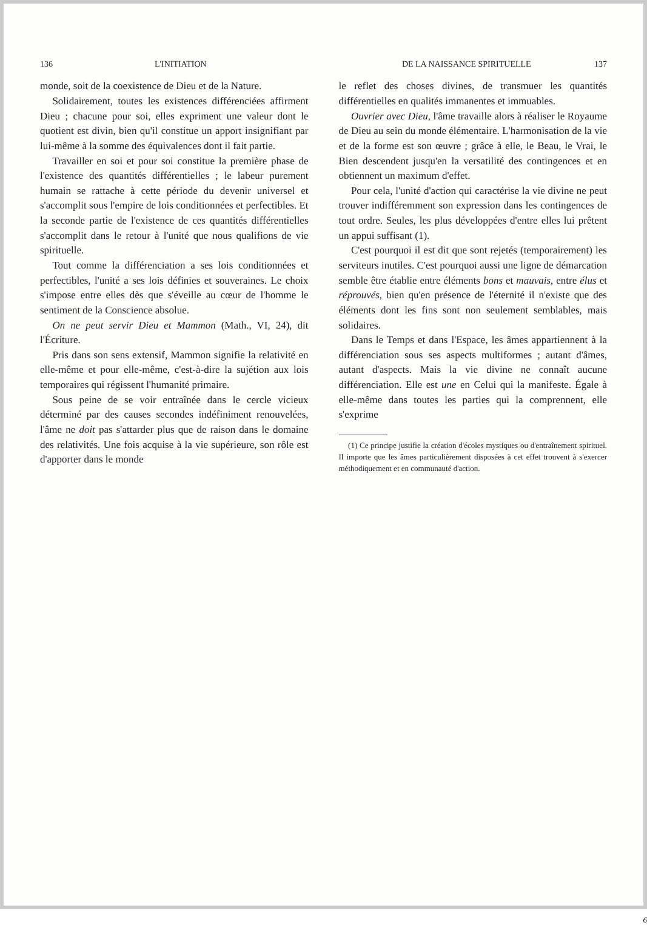136 L'INITIATION
monde, soit de la coexistence de Dieu et de la Nature.
Solidairement, toutes les existences différenciées affirment Dieu ; chacune pour soi, elles expriment une valeur dont le quotient est divin, bien qu'il constitue un apport insignifiant par lui-même à la somme des équivalences dont il fait partie.
Travailler en soi et pour soi constitue la première phase de l'existence des quantités différentielles ; le labeur purement humain se rattache à cette période du devenir universel et s'accomplit sous l'empire de lois conditionnées et perfectibles. Et la seconde partie de l'existence de ces quantités différentielles s'accomplit dans le retour à l'unité que nous qualifions de vie spirituelle.
Tout comme la différenciation a ses lois conditionnées et perfectibles, l'unité a ses lois définies et souveraines. Le choix s'impose entre elles dès que s'éveille au cœur de l'homme le sentiment de la Conscience absolue.
On ne peut servir Dieu et Mammon (Math., VI, 24), dit l'Écriture.
Pris dans son sens extensif, Mammon signifie la relativité en elle-même et pour elle-même, c'est-à-dire la sujétion aux lois temporaires qui régissent l'humanité primaire.
Sous peine de se voir entraînée dans le cercle vicieux déterminé par des causes secondes indéfiniment renouvelées, l'âme ne doit pas s'attarder plus que de raison dans le domaine des relativités. Une fois acquise à la vie supérieure, son rôle est d'apporter dans le monde
DE LA NAISSANCE SPIRITUELLE 137
le reflet des choses divines, de transmuer les quantités différentielles en qualités immanentes et immuables.
Ouvrier avec Dieu, l'âme travaille alors à réaliser le Royaume de Dieu au sein du monde élémentaire. L'harmonisation de la vie et de la forme est son œuvre ; grâce à elle, le Beau, le Vrai, le Bien descendent jusqu'en la versatilité des contingences et en obtiennent un maximum d'effet.
Pour cela, l'unité d'action qui caractérise la vie divine ne peut trouver indifféremment son expression dans les contingences de tout ordre. Seules, les plus développées d'entre elles lui prêtent un appui suffisant (1).
C'est pourquoi il est dit que sont rejetés (temporairement) les serviteurs inutiles. C'est pourquoi aussi une ligne de démarcation semble être établie entre éléments bons et mauvais, entre élus et réprouvés, bien qu'en présence de l'éternité il n'existe que des éléments dont les fins sont non seulement semblables, mais solidaires.
Dans le Temps et dans l'Espace, les âmes appartiennent à la différenciation sous ses aspects multiformes ; autant d'âmes, autant d'aspects. Mais la vie divine ne connaît aucune différenciation. Elle est une en Celui qui la manifeste. Égale à elle-même dans toutes les parties qui la comprennent, elle s'exprime
(1) Ce principe justifie la création d'écoles mystiques ou d'entraînement spirituel. Il importe que les âmes particulièrement disposées à cet effet trouvent à s'exercer méthodiquement et en communauté d'action.
6